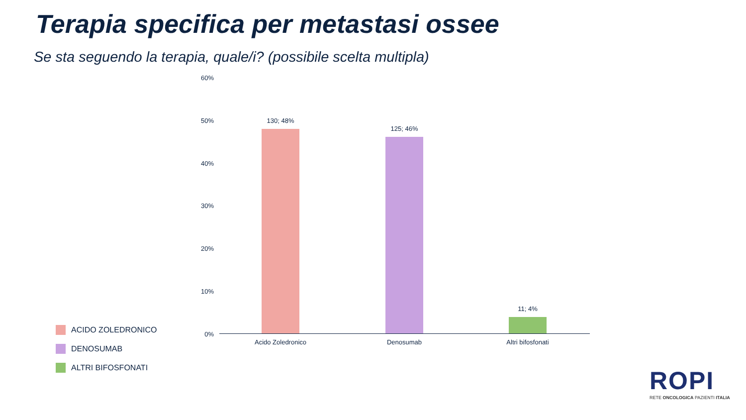Terapia specifica per metastasi ossee
Se sta seguendo la terapia, quale/i? (possibile scelta multipla)
60%
50%
40%
30%
20%
10%
0%
130; 48%
125; 46%
11; 4%
Acido Zoledronico Denosumab Altri bifosfonati
ACIDO ZOLEDRONICO
DENOSUMAB
ALTRI BIFOSFONATI
ROPI
RETE ONCOLOGICA PAZIENTI ITALIA